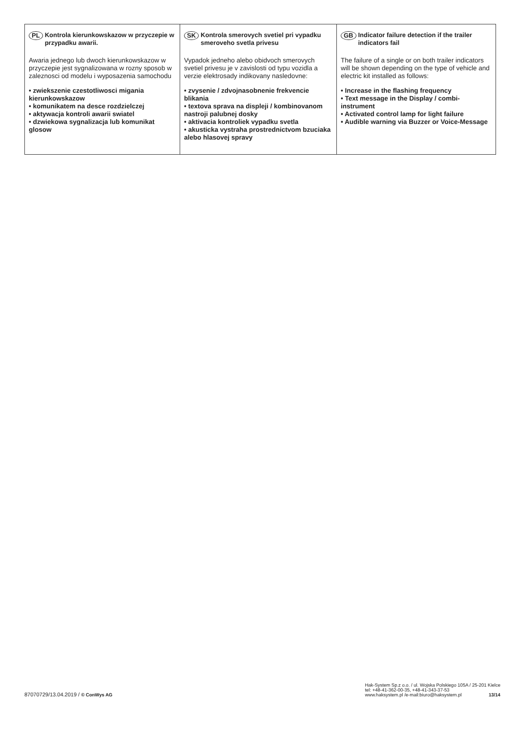PL Kontrola kierunkowskazow w przyczepie w przypadku awarii.
Awaria jednego lub dwoch kierunkowskazow w przyczepie jest sygnalizowana w rozny sposob w zaleznosci od modelu i wyposazenia samochodu
• zwiekszenie czestotliwosci migania kierunkowskazow
• komunikatem na desce rozdzielczej
• aktywacja kontroli awarii swiatel
• dzwiekowa sygnalizacja lub komunikat glosow
SK Kontrola smerovych svetiel pri vypadku smeroveho svetla privesu
Vypadok jedneho alebo obidvoch smerovych svetiel privesu je v zavislosti od typu vozidla a verzie elektrosady indikovany nasledovne:
• zvysenie / zdvojnasobnenie frekvencie blikania
• textova sprava na displeji / kombinovanom nastroji palubnej dosky
• aktivacia kontroliek vypadku svetla
• akusticka vystraha prostrednictvom bzuciaka alebo hlasovej spravy
GB Indicator failure detection if the trailer indicators fail
The failure of a single or on both trailer indicators will be shown depending on the type of vehicle and electric kit installed as follows:
• Increase in the flashing frequency
• Text message in the Display / combi-instrument
• Activated control lamp for light failure
• Audible warning via Buzzer or Voice-Message
87070729/13.04.2019 / © ConWys AG
Hak-System Sp.z o.o. / ul. Wojska Polskiego 105A / 25-201 Kielce
tel: +48-41-362-00-35, +48-41-343-37-53
www.haksystem.pl /e-mail:biuro@haksystem.pl 13/14